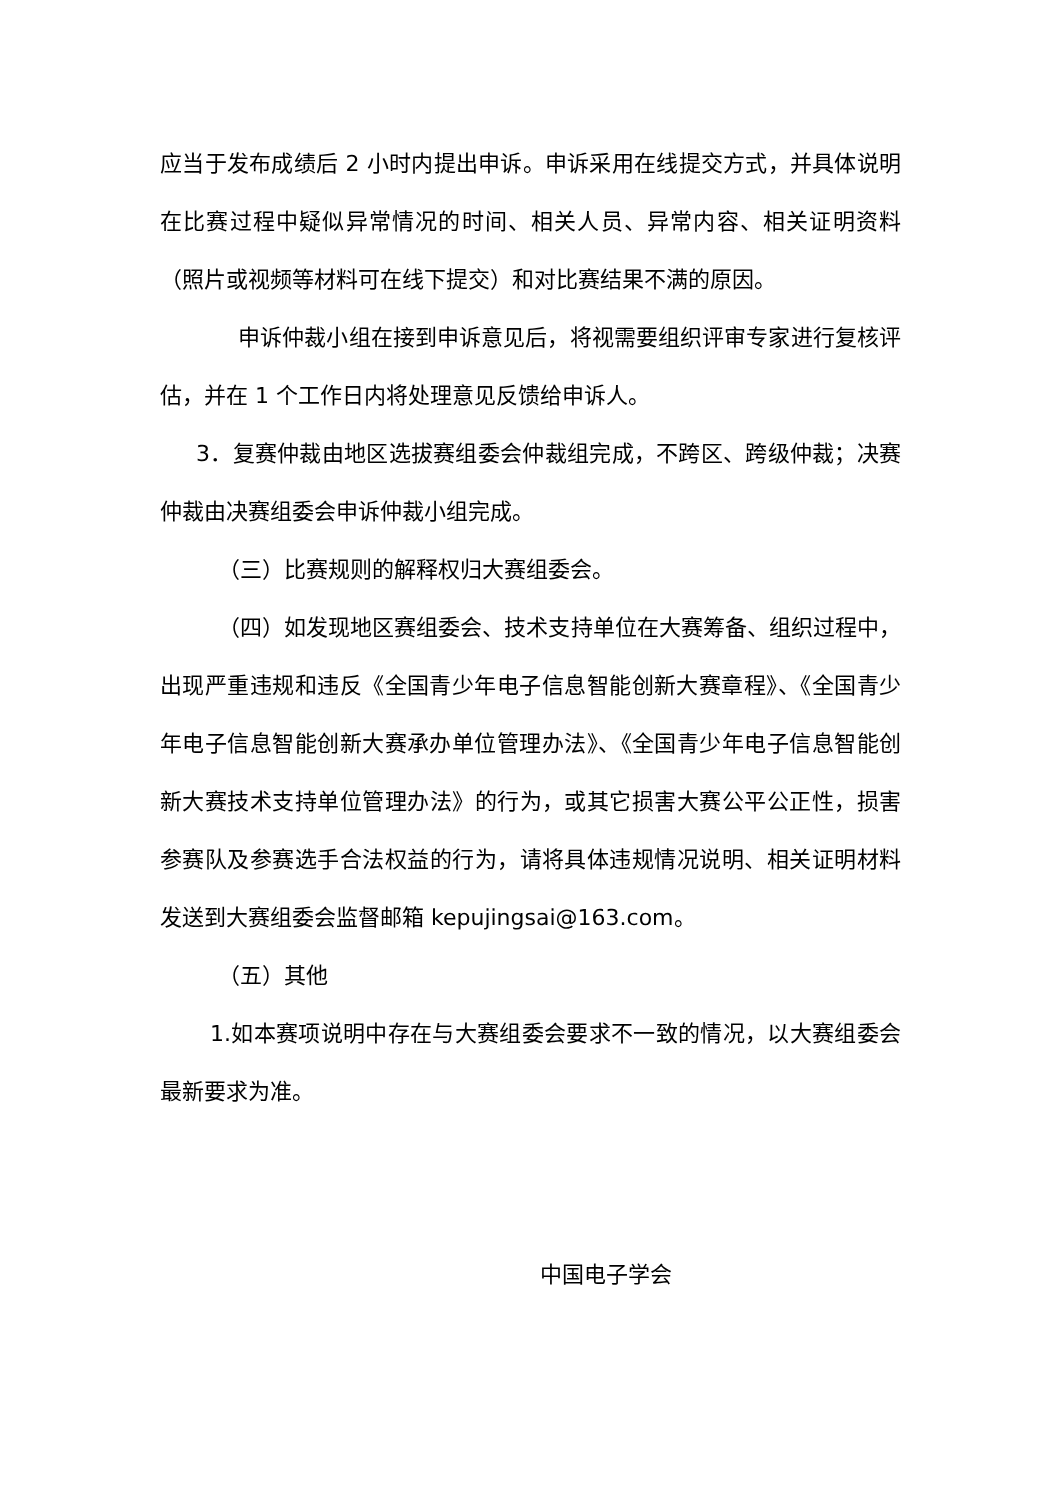应当于发布成绩后 2 小时内提出申诉。申诉采用在线提交方式，并具体说明在比赛过程中疑似异常情况的时间、相关人员、异常内容、相关证明资料（照片或视频等材料可在线下提交）和对比赛结果不满的原因。
申诉仲裁小组在接到申诉意见后，将视需要组织评审专家进行复核评估，并在 1 个工作日内将处理意见反馈给申诉人。
3．复赛仲裁由地区选拔赛组委会仲裁组完成，不跨区、跨级仲裁；决赛仲裁由决赛组委会申诉仲裁小组完成。
（三）比赛规则的解释权归大赛组委会。
（四）如发现地区赛组委会、技术支持单位在大赛筹备、组织过程中，出现严重违规和违反《全国青少年电子信息智能创新大赛章程》、《全国青少年电子信息智能创新大赛承办单位管理办法》、《全国青少年电子信息智能创新大赛技术支持单位管理办法》的行为，或其它损害大赛公平公正性，损害参赛队及参赛选手合法权益的行为，请将具体违规情况说明、相关证明材料发送到大赛组委会监督邮箱 kepujingsai@163.com。
（五）其他
1.如本赛项说明中存在与大赛组委会要求不一致的情况，以大赛组委会最新要求为准。
中国电子学会